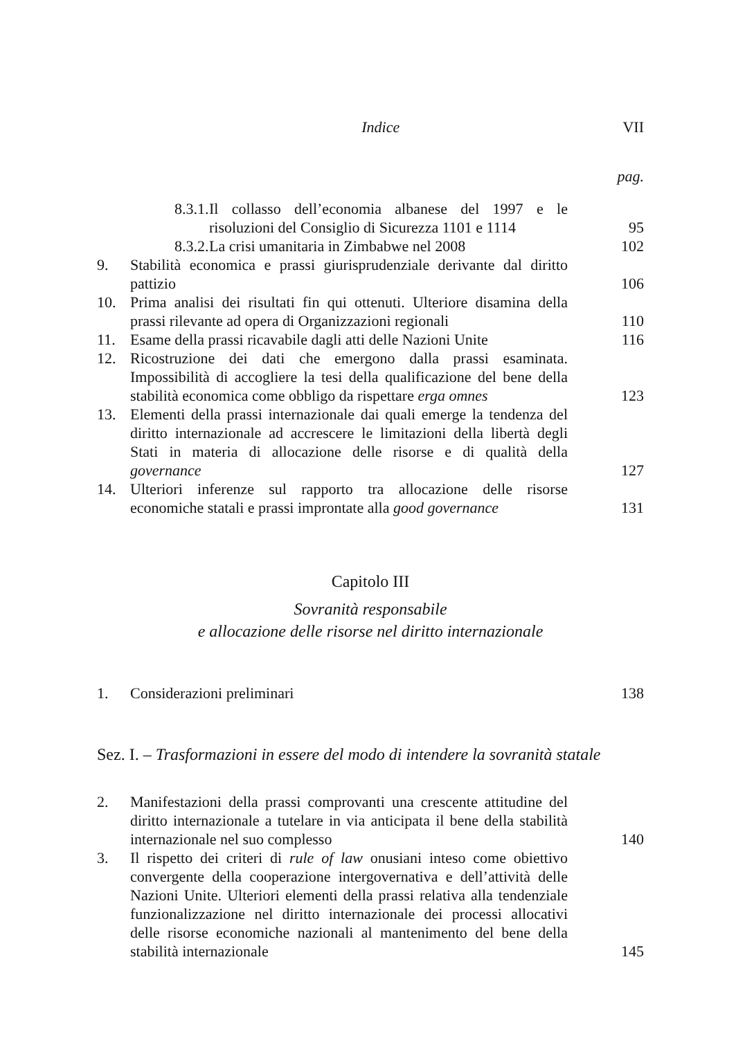Indice VII
pag.
8.3.1. Il collasso dell’economia albanese del 1997 e le risoluzioni del Consiglio di Sicurezza 1101 e 1114 95
8.3.2. La crisi umanitaria in Zimbabwe nel 2008 102
9. Stabilità economica e prassi giurisprudenziale derivante dal diritto pattizio 106
10. Prima analisi dei risultati fin qui ottenuti. Ulteriore disamina della prassi rilevante ad opera di Organizzazioni regionali 110
11. Esame della prassi ricavabile dagli atti delle Nazioni Unite 116
12. Ricostruzione dei dati che emergono dalla prassi esaminata. Impossibilità di accogliere la tesi della qualificazione del bene della stabilità economica come obbligo da rispettare erga omnes 123
13. Elementi della prassi internazionale dai quali emerge la tendenza del diritto internazionale ad accrescere le limitazioni della libertà degli Stati in materia di allocazione delle risorse e di qualità della governance 127
14. Ulteriori inferenze sul rapporto tra allocazione delle risorse economiche statali e prassi improntate alla good governance 131
Capitolo III
Sovranità responsabile
e allocazione delle risorse nel diritto internazionale
1. Considerazioni preliminari 138
Sez. I. – Trasformazioni in essere del modo di intendere la sovranità statale
2. Manifestazioni della prassi comprovanti una crescente attitudine del diritto internazionale a tutelare in via anticipata il bene della stabilità internazionale nel suo complesso 140
3. Il rispetto dei criteri di rule of law onusiani inteso come obiettivo convergente della cooperazione intergovernativa e dell’attività delle Nazioni Unite. Ulteriori elementi della prassi relativa alla tendenziale funzionalizzazione nel diritto internazionale dei processi allocativi delle risorse economiche nazionali al mantenimento del bene della stabilità internazionale 145